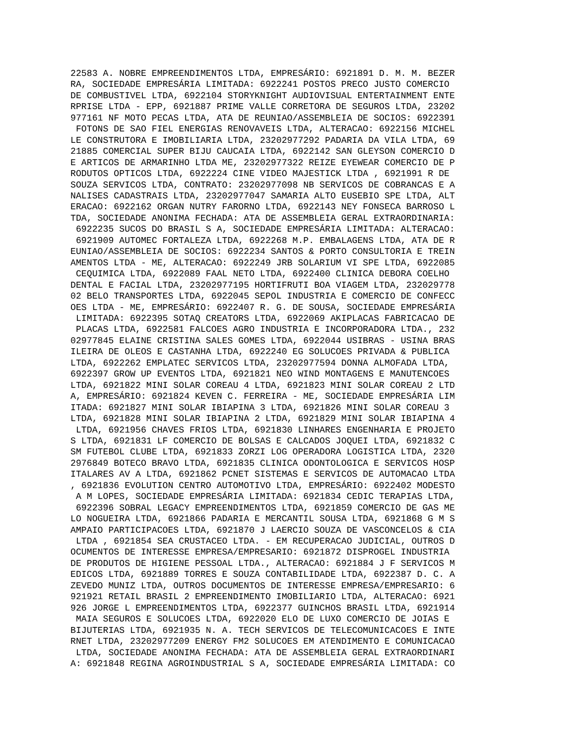22583 A. NOBRE EMPREENDIMENTOS LTDA, EMPRESÁRIO: 6921891 D. M. M. BEZER
RA, SOCIEDADE EMPRESÁRIA LIMITADA: 6922241 POSTOS PRECO JUSTO COMERCIO 
DE COMBUSTIVEL LTDA, 6922104 STORYKNIGHT AUDIOVISUAL ENTERTAINMENT ENTE
RPRISE LTDA - EPP, 6921887 PRIME VALLE CORRETORA DE SEGUROS LTDA, 23202
977161 NF MOTO PECAS LTDA, ATA DE REUNIAO/ASSEMBLEIA DE SOCIOS: 6922391
 FOTONS DE SAO FIEL ENERGIAS RENOVAVEIS LTDA, ALTERACAO: 6922156 MICHEL
LE CONSTRUTORA E IMOBILIARIA LTDA, 23202977292 PADARIA DA VILA LTDA, 69
21885 COMERCIAL SUPER BIJU CAUCAIA LTDA, 6922142 SAN GLEYSON COMERCIO D
E ARTICOS DE ARMARINHO LTDA ME, 23202977322 REIZE EYEWEAR COMERCIO DE P
RODUTOS OPTICOS LTDA, 6922224 CINE VIDEO MAJESTICK LTDA , 6921991 R DE 
SOUZA SERVICOS LTDA, CONTRATO: 23202977098 NB SERVICOS DE COBRANCAS E A
NALISES CADASTRAIS LTDA, 23202977047 SAMARIA ALTO EUSEBIO SPE LTDA, ALT
ERACAO: 6922162 ORGAN NUTRY FARORNO LTDA, 6922143 NEY FONSECA BARROSO L
TDA, SOCIEDADE ANONIMA FECHADA: ATA DE ASSEMBLEIA GERAL EXTRAORDINARIA:
 6922235 SUCOS DO BRASIL S A, SOCIEDADE EMPRESÁRIA LIMITADA: ALTERACAO:
 6921909 AUTOMEC FORTALEZA LTDA, 6922268 M.P. EMBALAGENS LTDA, ATA DE R
EUNIAO/ASSEMBLEIA DE SOCIOS: 6922234 SANTOS & PORTO CONSULTORIA E TREIN
AMENTOS LTDA - ME, ALTERACAO: 6922249 JRB SOLARIUM VI SPE LTDA, 6922085
 CEQUIMICA LTDA, 6922089 FAAL NETO LTDA, 6922400 CLINICA DEBORA COELHO 
DENTAL E FACIAL LTDA, 23202977195 HORTIFRUTI BOA VIAGEM LTDA, 232029778
02 BELO TRANSPORTES LTDA, 6922045 SEPOL INDUSTRIA E COMERCIO DE CONFECC
OES LTDA - ME, EMPRESÁRIO: 6922407 R. G. DE SOUSA, SOCIEDADE EMPRESÁRIA
 LIMITADA: 6922395 SOTAQ CREATORS LTDA, 6922069 AKIPLACAS FABRICACAO DE
 PLACAS LTDA, 6922581 FALCOES AGRO INDUSTRIA E INCORPORADORA LTDA., 232
02977845 ELAINE CRISTINA SALES GOMES LTDA, 6922044 USIBRAS - USINA BRAS
ILEIRA DE OLEOS E CASTANHA LTDA, 6922240 EG SOLUCOES PRIVADA & PUBLICA 
LTDA, 6922262 EMPLATEC SERVICOS LTDA, 23202977594 DONNA ALMOFADA LTDA, 
6922397 GROW UP EVENTOS LTDA, 6921821 NEO WIND MONTAGENS E MANUTENCOES 
LTDA, 6921822 MINI SOLAR COREAU 4 LTDA, 6921823 MINI SOLAR COREAU 2 LTD
A, EMPRESÁRIO: 6921824 KEVEN C. FERREIRA - ME, SOCIEDADE EMPRESÁRIA LIM
ITADA: 6921827 MINI SOLAR IBIAPINA 3 LTDA, 6921826 MINI SOLAR COREAU 3 
LTDA, 6921828 MINI SOLAR IBIAPINA 2 LTDA, 6921829 MINI SOLAR IBIAPINA 4
 LTDA, 6921956 CHAVES FRIOS LTDA, 6921830 LINHARES ENGENHARIA E PROJETO
S LTDA, 6921831 LF COMERCIO DE BOLSAS E CALCADOS JOQUEI LTDA, 6921832 C
SM FUTEBOL CLUBE LTDA, 6921833 ZORZI LOG OPERADORA LOGISTICA LTDA, 2320
2976849 BOTECO BRAVO LTDA, 6921835 CLINICA ODONTOLOGICA E SERVICOS HOSP
ITALARES AV A LTDA, 6921862 PCNET SISTEMAS E SERVICOS DE AUTOMACAO LTDA
, 6921836 EVOLUTION CENTRO AUTOMOTIVO LTDA, EMPRESÁRIO: 6922402 MODESTO
 A M LOPES, SOCIEDADE EMPRESÁRIA LIMITADA: 6921834 CEDIC TERAPIAS LTDA,
 6922396 SOBRAL LEGACY EMPREENDIMENTOS LTDA, 6921859 COMERCIO DE GAS ME
LO NOGUEIRA LTDA, 6921866 PADARIA E MERCANTIL SOUSA LTDA, 6921868 G M S
AMPAIO PARTICIPACOES LTDA, 6921870 J LAERCIO SOUZA DE VASCONCELOS & CIA
 LTDA , 6921854 SEA CRUSTACEO LTDA. - EM RECUPERACAO JUDICIAL, OUTROS D
OCUMENTOS DE INTERESSE EMPRESA/EMPRESARIO: 6921872 DISPROGEL INDUSTRIA 
DE PRODUTOS DE HIGIENE PESSOAL LTDA., ALTERACAO: 6921884 J F SERVICOS M
EDICOS LTDA, 6921889 TORRES E SOUZA CONTABILIDADE LTDA, 6922387 D. C. A
ZEVEDO MUNIZ LTDA, OUTROS DOCUMENTOS DE INTERESSE EMPRESA/EMPRESARIO: 6
921921 RETAIL BRASIL 2 EMPREENDIMENTO IMOBILIARIO LTDA, ALTERACAO: 6921
926 JORGE L EMPREENDIMENTOS LTDA, 6922377 GUINCHOS BRASIL LTDA, 6921914
 MAIA SEGUROS E SOLUCOES LTDA, 6922020 ELO DE LUXO COMERCIO DE JOIAS E 
BIJUTERIAS LTDA, 6921935 N. A. TECH SERVICOS DE TELECOMUNICACOES E INTE
RNET LTDA, 23202977209 ENERGY FM2 SOLUCOES EM ATENDIMENTO E COMUNICACAO
 LTDA, SOCIEDADE ANONIMA FECHADA: ATA DE ASSEMBLEIA GERAL EXTRAORDINARI
A: 6921848 REGINA AGROINDUSTRIAL S A, SOCIEDADE EMPRESÁRIA LIMITADA: CO